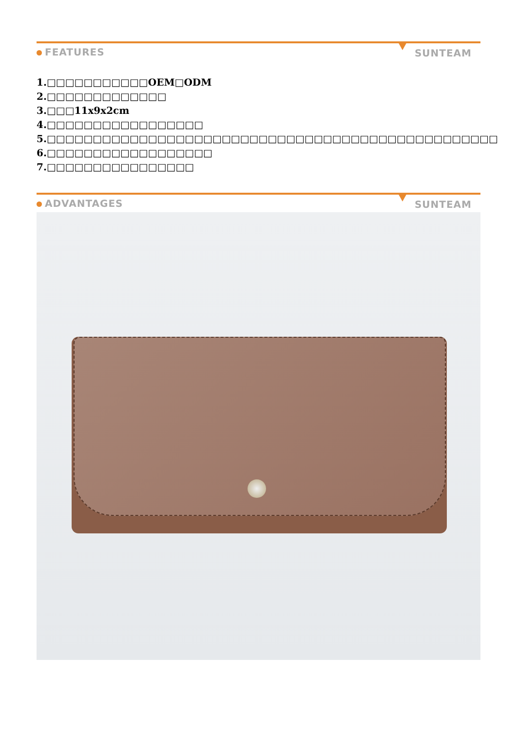FEATURES SUNTEAM
1.□□□□□□□□□□□OEM□ODM
2.□□□□□□□□□□□□□
3.□□□11x9x2cm
4.□□□□□□□□□□□□□□□□□
5.□□□□□□□□□□□□□□□□□□□□□□□□□□□□□□□□□□□□□□□□□□□□□□□□□
6.□□□□□□□□□□□□□□□□□□
7.□□□□□□□□□□□□□□□□
ADVANTAGES SUNTEAM